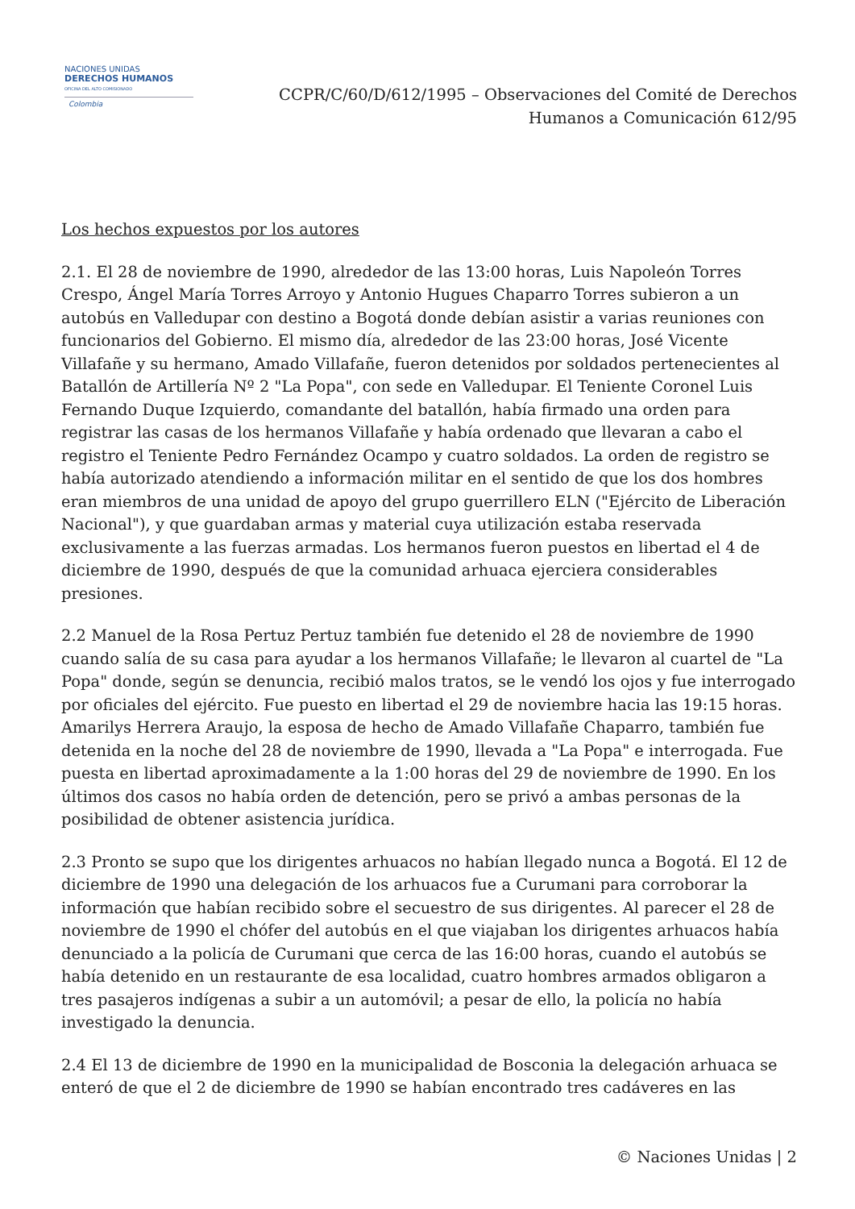NACIONES UNIDAS
DERECHOS HUMANOS
OFICINA DEL ALTO COMISIONADO
Colombia
CCPR/C/60/D/612/1995 – Observaciones del Comité de Derechos
Humanos a Comunicación 612/95
Los hechos expuestos por los autores
2.1. El 28 de noviembre de 1990, alrededor de las 13:00 horas, Luis Napoleón Torres Crespo, Ángel María Torres Arroyo y Antonio Hugues Chaparro Torres subieron a un autobús en Valledupar con destino a Bogotá donde debían asistir a varias reuniones con funcionarios del Gobierno. El mismo día, alrededor de las 23:00 horas, José Vicente Villafañe y su hermano, Amado Villafañe, fueron detenidos por soldados pertenecientes al Batallón de Artillería Nº 2 "La Popa", con sede en Valledupar. El Teniente Coronel Luis Fernando Duque Izquierdo, comandante del batallón, había firmado una orden para registrar las casas de los hermanos Villafañe y había ordenado que llevaran a cabo el registro el Teniente Pedro Fernández Ocampo y cuatro soldados. La orden de registro se había autorizado atendiendo a información militar en el sentido de que los dos hombres eran miembros de una unidad de apoyo del grupo guerrillero ELN ("Ejército de Liberación Nacional"), y que guardaban armas y material cuya utilización estaba reservada exclusivamente a las fuerzas armadas. Los hermanos fueron puestos en libertad el 4 de diciembre de 1990, después de que la comunidad arhuaca ejerciera considerables presiones.
2.2 Manuel de la Rosa Pertuz Pertuz también fue detenido el 28 de noviembre de 1990 cuando salía de su casa para ayudar a los hermanos Villafañe; le llevaron al cuartel de "La Popa" donde, según se denuncia, recibió malos tratos, se le vendó los ojos y fue interrogado por oficiales del ejército. Fue puesto en libertad el 29 de noviembre hacia las 19:15 horas. Amarilys Herrera Araujo, la esposa de hecho de Amado Villafañe Chaparro, también fue detenida en la noche del 28 de noviembre de 1990, llevada a "La Popa" e interrogada. Fue puesta en libertad aproximadamente a la 1:00 horas del 29 de noviembre de 1990. En los últimos dos casos no había orden de detención, pero se privó a ambas personas de la posibilidad de obtener asistencia jurídica.
2.3 Pronto se supo que los dirigentes arhuacos no habían llegado nunca a Bogotá. El 12 de diciembre de 1990 una delegación de los arhuacos fue a Curumani para corroborar la información que habían recibido sobre el secuestro de sus dirigentes. Al parecer el 28 de noviembre de 1990 el chófer del autobús en el que viajaban los dirigentes arhuacos había denunciado a la policía de Curumani que cerca de las 16:00 horas, cuando el autobús se había detenido en un restaurante de esa localidad, cuatro hombres armados obligaron a tres pasajeros indígenas a subir a un automóvil; a pesar de ello, la policía no había investigado la denuncia.
2.4 El 13 de diciembre de 1990 en la municipalidad de Bosconia la delegación arhuaca se enteró de que el 2 de diciembre de 1990 se habían encontrado tres cadáveres en las
© Naciones Unidas | 2